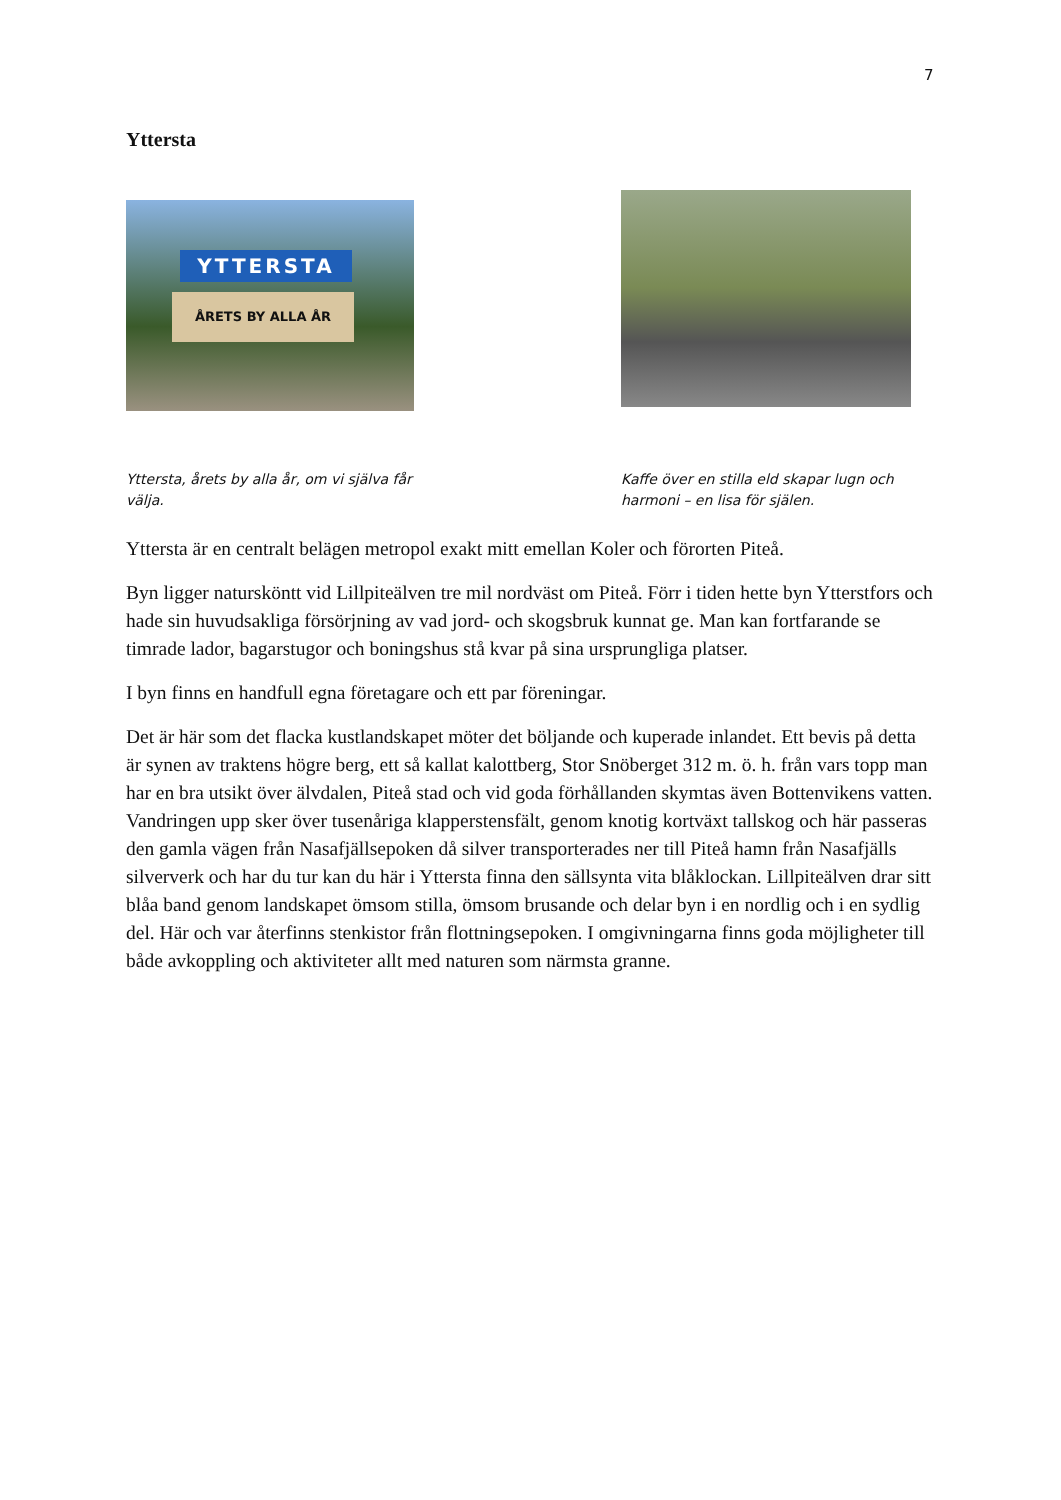7
Yttersta
YTTERSTA
ÅRETS BY ALLA ÅR
Yttersta, årets by alla år, om vi själva får välja.
Kaffe över en stilla eld skapar lugn och harmoni – en lisa för själen.
Yttersta är en centralt belägen metropol exakt mitt emellan Koler och förorten Piteå.
Byn ligger natursköntt vid Lillpiteälven tre mil nordväst om Piteå. Förr i tiden hette byn Ytterstfors och hade sin huvudsakliga försörjning av vad jord- och skogsbruk kunnat ge. Man kan fortfarande se timrade lador, bagarstugor och boningshus stå kvar på sina ursprungliga platser.
I byn finns en handfull egna företagare och ett par föreningar.
Det är här som det flacka kustlandskapet möter det böljande och kuperade inlandet. Ett bevis på detta är synen av traktens högre berg, ett så kallat kalottberg, Stor Snöberget 312 m. ö. h. från vars topp man har en bra utsikt över älvdalen, Piteå stad och vid goda förhållanden skymtas även Bottenvikens vatten. Vandringen upp sker över tusenåriga klapperstensfält, genom knotig kortväxt tallskog och här passeras den gamla vägen från Nasafjällsepoken då silver transporterades ner till Piteå hamn från Nasafjälls silververk och har du tur kan du här i Yttersta finna den sällsynta vita blåklockan. Lillpiteälven drar sitt blåa band genom landskapet ömsom stilla, ömsom brusande och delar byn i en nordlig och i en sydlig del. Här och var återfinns stenkistor från flottningsepoken. I omgivningarna finns goda möjligheter till både avkoppling och aktiviteter allt med naturen som närmsta granne.